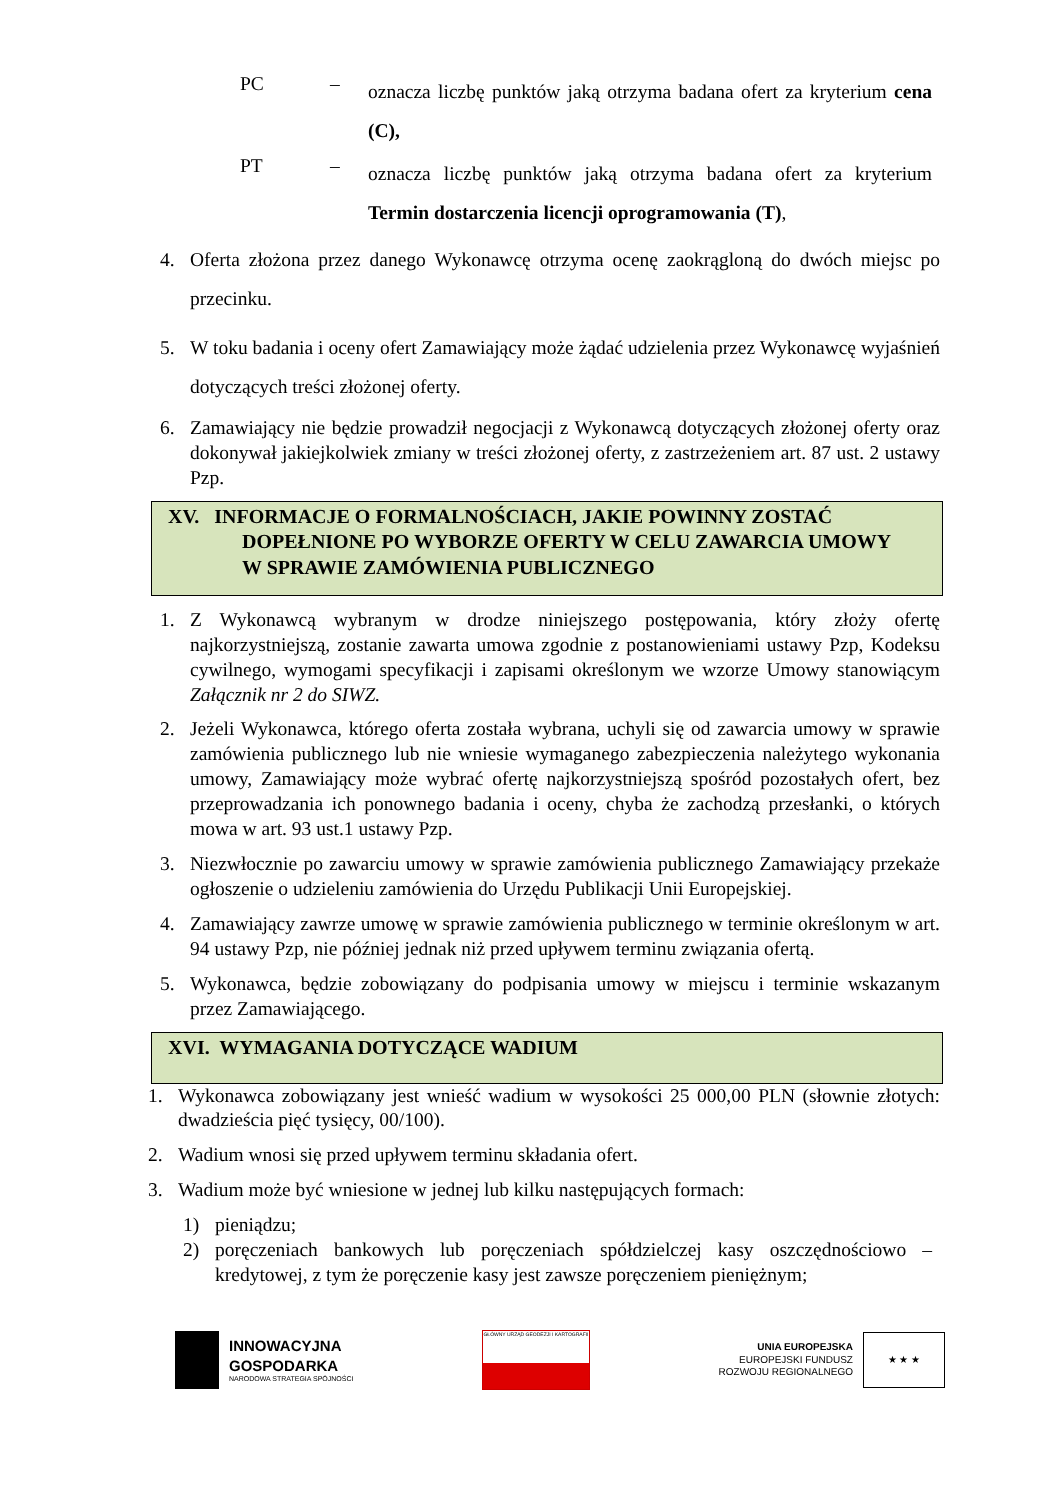PC –
oznacza liczbę punktów jaką otrzyma badana ofert za kryterium cena (C),
PT –
oznacza liczbę punktów jaką otrzyma badana ofert za kryterium Termin dostarczenia licencji oprogramowania (T),
4. Oferta złożona przez danego Wykonawcę otrzyma ocenę zaokrągloną do dwóch miejsc po przecinku.
5. W toku badania i oceny ofert Zamawiający może żądać udzielenia przez Wykonawcę wyjaśnień dotyczących treści złożonej oferty.
6. Zamawiający nie będzie prowadził negocjacji z Wykonawcą dotyczących złożonej oferty oraz dokonywał jakiejkolwiek zmiany w treści złożonej oferty, z zastrzeżeniem art. 87 ust. 2 ustawy Pzp.
XV. INFORMACJE O FORMALNOŚCIACH, JAKIE POWINNY ZOSTAĆ
DOPEŁNIONE PO WYBORZE OFERTY W CELU ZAWARCIA UMOWY
W SPRAWIE ZAMÓWIENIA PUBLICZNEGO
1. Z Wykonawcą wybranym w drodze niniejszego postępowania, który złoży ofertę najkorzystniejszą, zostanie zawarta umowa zgodnie z postanowieniami ustawy Pzp, Kodeksu cywilnego, wymogami specyfikacji i zapisami określonym we wzorze Umowy stanowiącym Załącznik nr 2 do SIWZ.
2. Jeżeli Wykonawca, którego oferta została wybrana, uchyli się od zawarcia umowy w sprawie zamówienia publicznego lub nie wniesie wymaganego zabezpieczenia należytego wykonania umowy, Zamawiający może wybrać ofertę najkorzystniejszą spośród pozostałych ofert, bez przeprowadzania ich ponownego badania i oceny, chyba że zachodzą przesłanki, o których mowa w art. 93 ust.1 ustawy Pzp.
3. Niezwłocznie po zawarciu umowy w sprawie zamówienia publicznego Zamawiający przekaże ogłoszenie o udzieleniu zamówienia do Urzędu Publikacji Unii Europejskiej.
4. Zamawiający zawrze umowę w sprawie zamówienia publicznego w terminie określonym w art. 94 ustawy Pzp, nie później jednak niż przed upływem terminu związania ofertą.
5. Wykonawca, będzie zobowiązany do podpisania umowy w miejscu i terminie wskazanym przez Zamawiającego.
XVI. WYMAGANIA DOTYCZĄCE WADIUM
1. Wykonawca zobowiązany jest wnieść wadium w wysokości 25 000,00 PLN (słownie złotych: dwadzieścia pięć tysięcy, 00/100).
2. Wadium wnosi się przed upływem terminu składania ofert.
3. Wadium może być wniesione w jednej lub kilku następujących formach:
1) pieniądzu;
2) poręczeniach bankowych lub poręczeniach spółdzielczej kasy oszczędnościowo –kredytowej, z tym że poręczenie kasy jest zawsze poręczeniem pieniężnym;
INNOWACYJNA
GOSPODARKA
NARODOWA STRATEGIA SPÓJNOŚCI
GŁÓWNY URZĄD GEODEZJI I KARTOGRAFII
UNIA EUROPEJSKA
EUROPEJSKI FUNDUSZ
ROZWOJU REGIONALNEGO
★ ★ ★